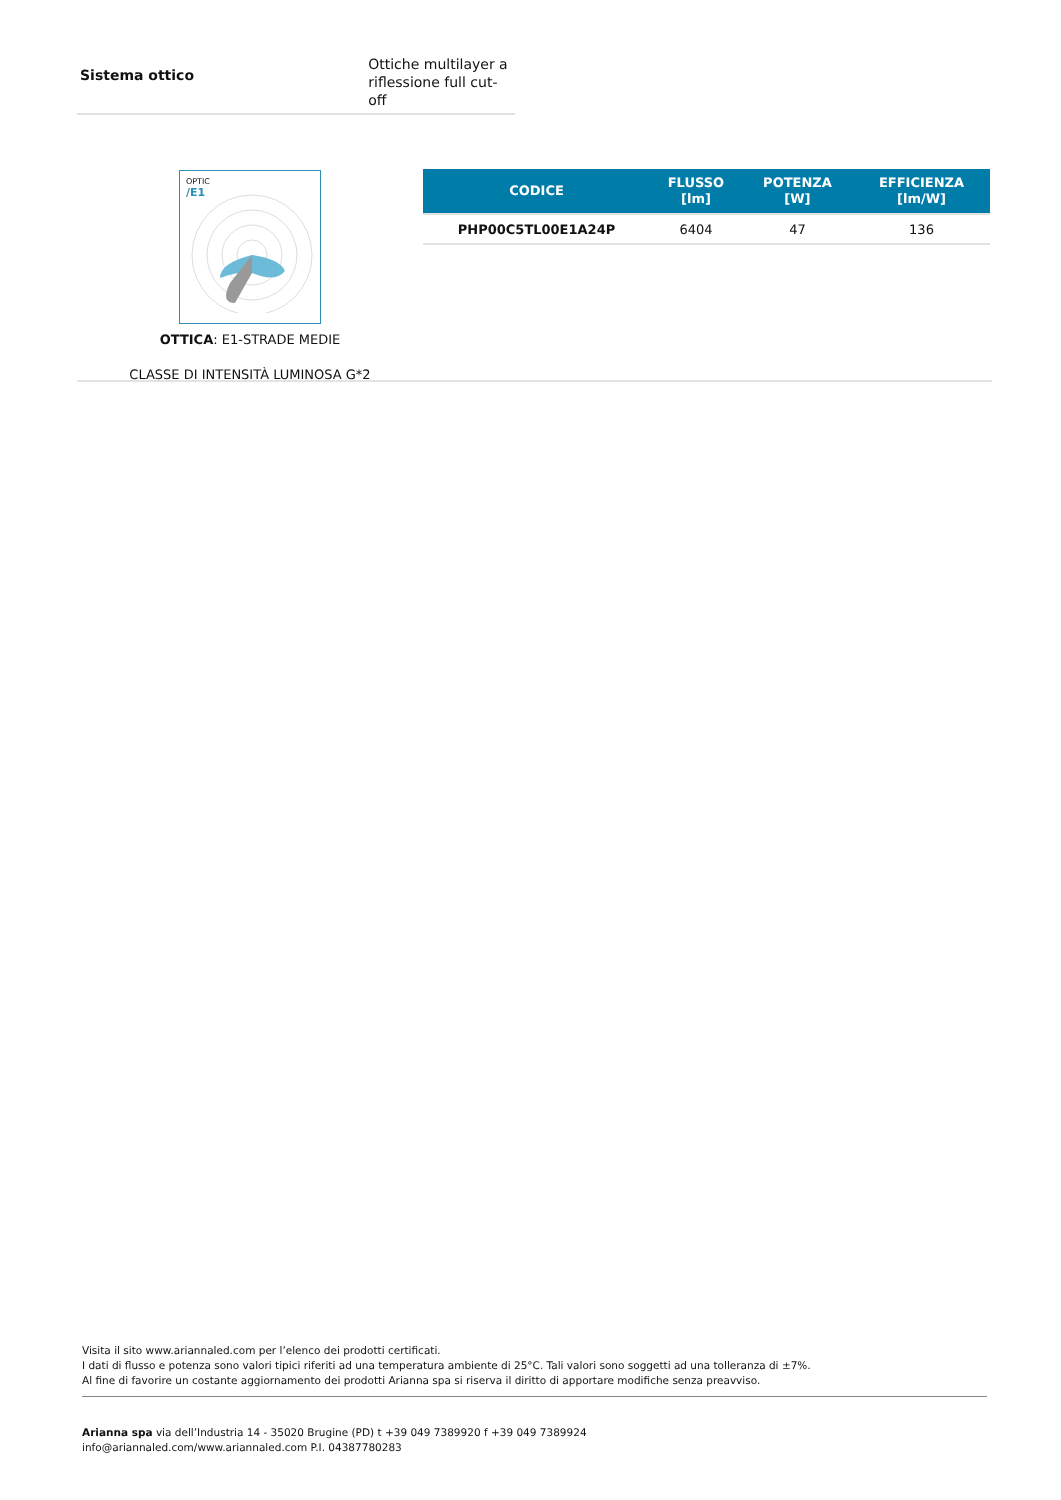Sistema ottico
Ottiche multilayer a
riflessione full cut-off
OPTIC
/E1
OTTICA: E1-STRADE MEDIE
CLASSE DI INTENSITÀ LUMINOSA G*2
| CODICE | FLUSSO [lm] | POTENZA [W] | EFFICIENZA [lm/W] |
| --- | --- | --- | --- |
| PHP00C5TL00E1A24P | 6404 | 47 | 136 |
Visita il sito www.ariannaled.com per l’elenco dei prodotti certificati.
I dati di flusso e potenza sono valori tipici riferiti ad una temperatura ambiente di 25°C. Tali valori sono soggetti ad una tolleranza di ±7%.
Al fine di favorire un costante aggiornamento dei prodotti Arianna spa si riserva il diritto di apportare modifiche senza preavviso.
Arianna spa via dell’Industria 14 - 35020 Brugine (PD) t +39 049 7389920 f +39 049 7389924
info@ariannaled.com/www.ariannaled.com P.I. 04387780283